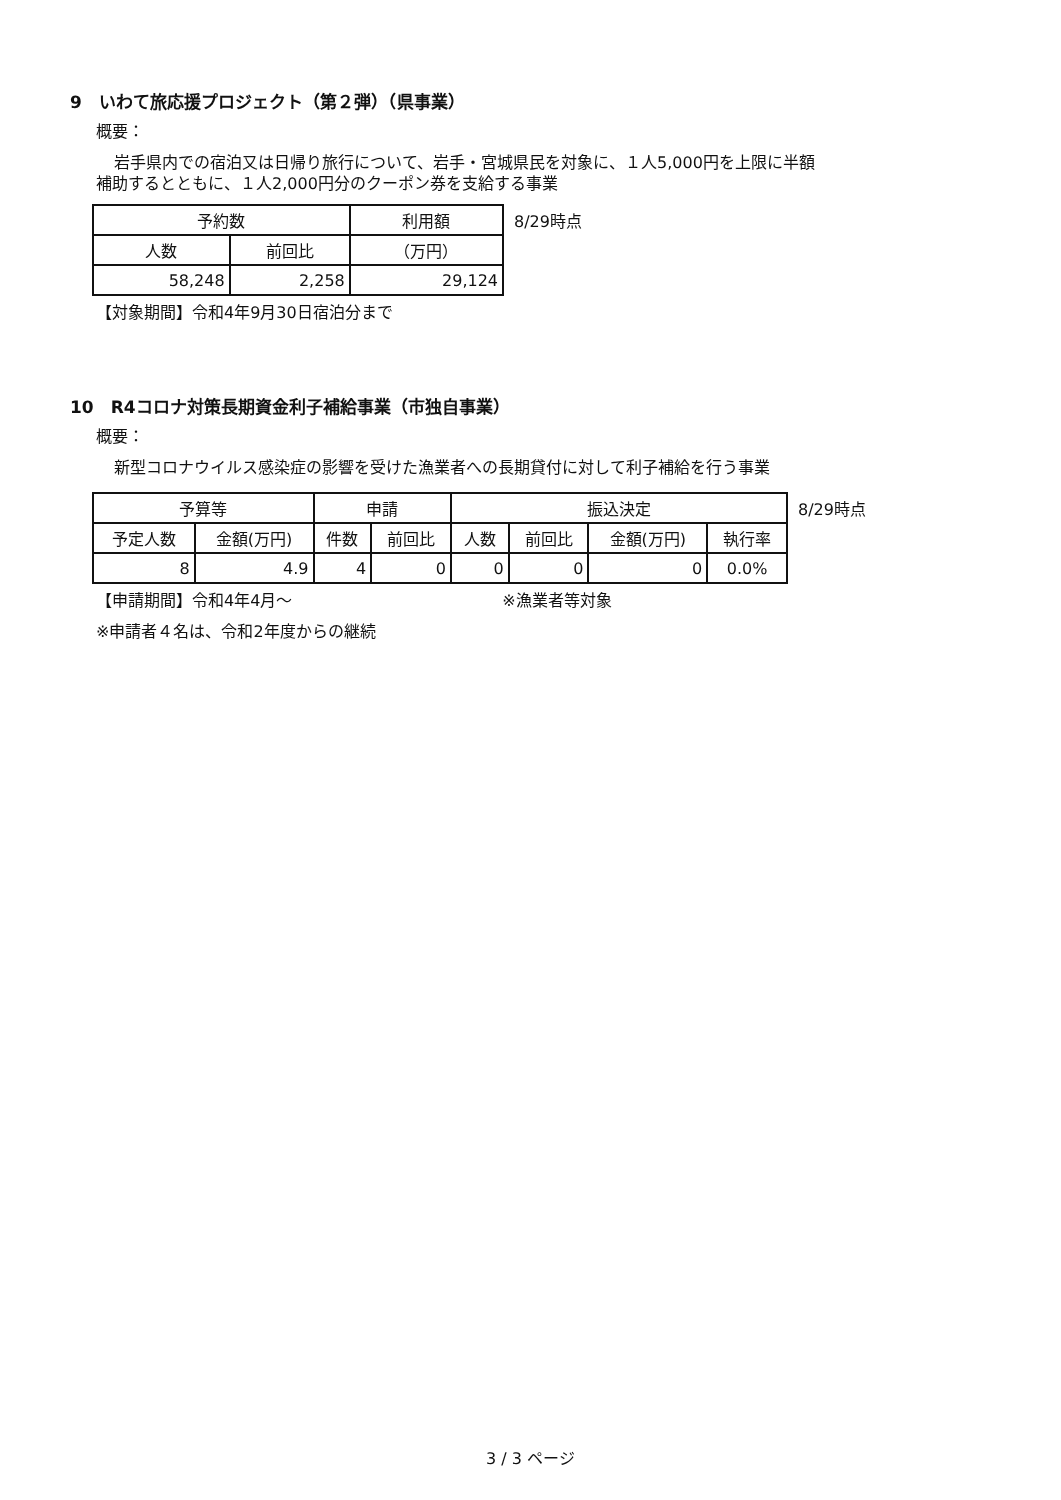9　いわて旅応援プロジェクト（第２弾）（県事業）
概要：
岩手県内での宿泊又は日帰り旅行について、岩手・宮城県民を対象に、１人5,000円を上限に半額
補助するとともに、１人2,000円分のクーポン券を支給する事業
| 予約数 | | 利用額 |
| --- | --- | --- |
| 人数 | 前回比 | （万円） |
| 58,248 | 2,258 | 29,124 |
8/29時点
【対象期間】令和4年9月30日宿泊分まで
10　R4コロナ対策長期資金利子補給事業（市独自事業）
概要：
新型コロナウイルス感染症の影響を受けた漁業者への長期貸付に対して利子補給を行う事業
| 予算等 | | 申請 | | 振込決定 | | | |
| --- | --- | --- | --- | --- | --- | --- | --- |
| 予定人数 | 金額(万円) | 件数 | 前回比 | 人数 | 前回比 | 金額(万円) | 執行率 |
| 8 | 4.9 | 4 | 0 | 0 | 0 | 0 | 0.0% |
8/29時点
【申請期間】令和4年4月～ ※漁業者等対象
※申請者４名は、令和2年度からの継続
3 / 3 ページ